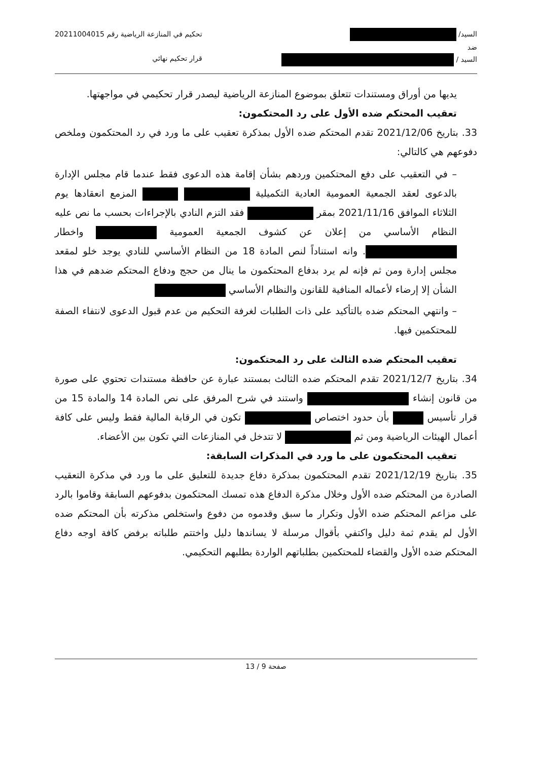السيد/
ضد
السيد /
تحكيم في المنازعة الرياضية رقم 20211004015
قرار تحكيم نهائي
يديها من أوراق ومستندات تتعلق بموضوع المنازعة الرياضية ليصدر قرار تحكيمي في مواجهتها.
تعقيب المحتكم ضده الأول على رد المحتكمون:
33. بتاريخ 2021/12/06 تقدم المحتكم ضده الأول بمذكرة تعقيب على ما ورد في رد المحتكمون وملخص دفوعهم هي كالتالي:
– في التعقيب على دفع المحتكمين وردهم بشأن إقامة هذه الدعوى فقط عندما قام مجلس الإدارة بالدعوى لعقد الجمعية العمومية العادية التكميلية المزمع انعقادها يوم الثلاثاء الموافق 2021/11/16 بمقر فقد التزم النادي بالإجراءات بحسب ما نص عليه النظام الأساسي من إعلان عن كشوف الجمعية العمومية واخطار . وانه استناداً لنص المادة 18 من النظام الأساسي للنادي يوجد خلو لمقعد مجلس إدارة ومن ثم فإنه لم يرد بدفاع المحتكمون ما ينال من حجج ودفاع المحتكم ضدهم في هذا الشأن إلا إرضاء لأعماله المنافية للقانون والنظام الأساسي
– وانتهي المحتكم ضده بالتأكيد على ذات الطلبات لغرفة التحكيم من عدم قبول الدعوى لانتفاء الصفة للمحتكمين فيها.
تعقيب المحتكم ضده الثالث على رد المحتكمون:
34. بتاريخ 2021/12/7 تقدم المحتكم ضده الثالث بمستند عبارة عن حافظة مستندات تحتوي على صورة من قانون إنشاء واستند في شرح المرفق على نص المادة 14 والمادة 15 من قرار تأسيس بأن حدود اختصاص تكون في الرقابة المالية فقط وليس على كافة أعمال الهيئات الرياضية ومن ثم لا تتدخل في المنازعات التي تكون بين الأعضاء.
تعقيب المحتكمون على ما ورد في المذكرات السابقة:
35. بتاريخ 2021/12/19 تقدم المحتكمون بمذكرة دفاع جديدة للتعليق على ما ورد في مذكرة التعقيب الصادرة من المحتكم ضده الأول وخلال مذكرة الدفاع هذه تمسك المحتكمون بدفوعهم السابقة وقاموا بالرد على مزاعم المحتكم ضده الأول وتكرار ما سبق وقدموه من دفوع واستخلص مذكرته بأن المحتكم ضده الأول لم يقدم ثمة دليل واكتفي بأقوال مرسلة لا يساندها دليل واختتم طلباته برفض كافة اوجه دفاع المحتكم ضده الأول والقضاء للمحتكمين بطلباتهم الواردة بطلبهم التحكيمي.
صفحة 9 / 13